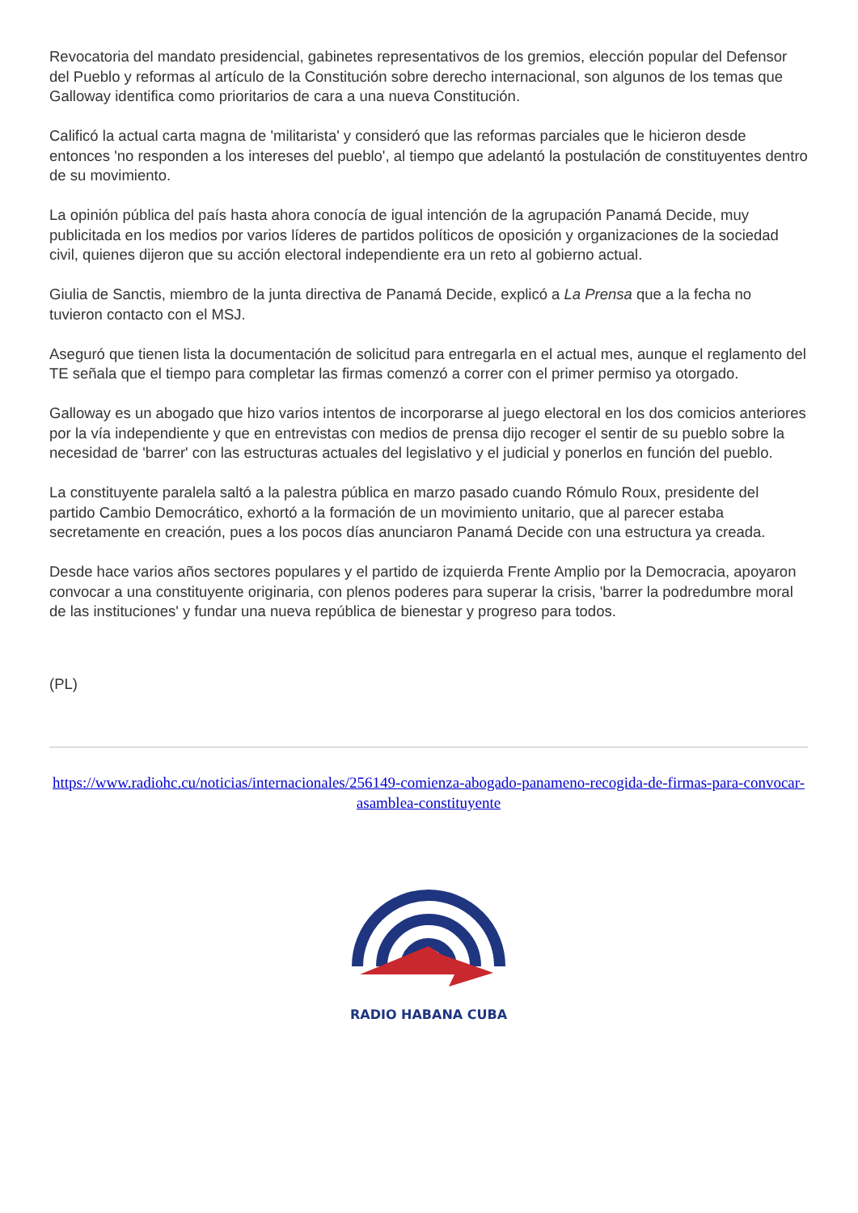Revocatoria del mandato presidencial, gabinetes representativos de los gremios, elección popular del Defensor del Pueblo y reformas al artículo de la Constitución sobre derecho internacional, son algunos de los temas que Galloway identifica como prioritarios de cara a una nueva Constitución.
Calificó la actual carta magna de 'militarista' y consideró que las reformas parciales que le hicieron desde entonces 'no responden a los intereses del pueblo', al tiempo que adelantó la postulación de constituyentes dentro de su movimiento.
La opinión pública del país hasta ahora conocía de igual intención de la agrupación Panamá Decide, muy publicitada en los medios por varios líderes de partidos políticos de oposición y organizaciones de la sociedad civil, quienes dijeron que su acción electoral independiente era un reto al gobierno actual.
Giulia de Sanctis, miembro de la junta directiva de Panamá Decide, explicó a La Prensa que a la fecha no tuvieron contacto con el MSJ.
Aseguró que tienen lista la documentación de solicitud para entregarla en el actual mes, aunque el reglamento del TE señala que el tiempo para completar las firmas comenzó a correr con el primer permiso ya otorgado.
Galloway es un abogado que hizo varios intentos de incorporarse al juego electoral en los dos comicios anteriores por la vía independiente y que en entrevistas con medios de prensa dijo recoger el sentir de su pueblo sobre la necesidad de 'barrer' con las estructuras actuales del legislativo y el judicial y ponerlos en función del pueblo.
La constituyente paralela saltó a la palestra pública en marzo pasado cuando Rómulo Roux, presidente del partido Cambio Democrático, exhortó a la formación de un movimiento unitario, que al parecer estaba secretamente en creación, pues a los pocos días anunciaron Panamá Decide con una estructura ya creada.
Desde hace varios años sectores populares y el partido de izquierda Frente Amplio por la Democracia, apoyaron convocar a una constituyente originaria, con plenos poderes para superar la crisis, 'barrer la podredumbre moral de las instituciones' y fundar una nueva república de bienestar y progreso para todos.
(PL)
https://www.radiohc.cu/noticias/internacionales/256149-comienza-abogado-panameno-recogida-de-firmas-para-convocar-asamblea-constituyente
RADIO HABANA CUBA